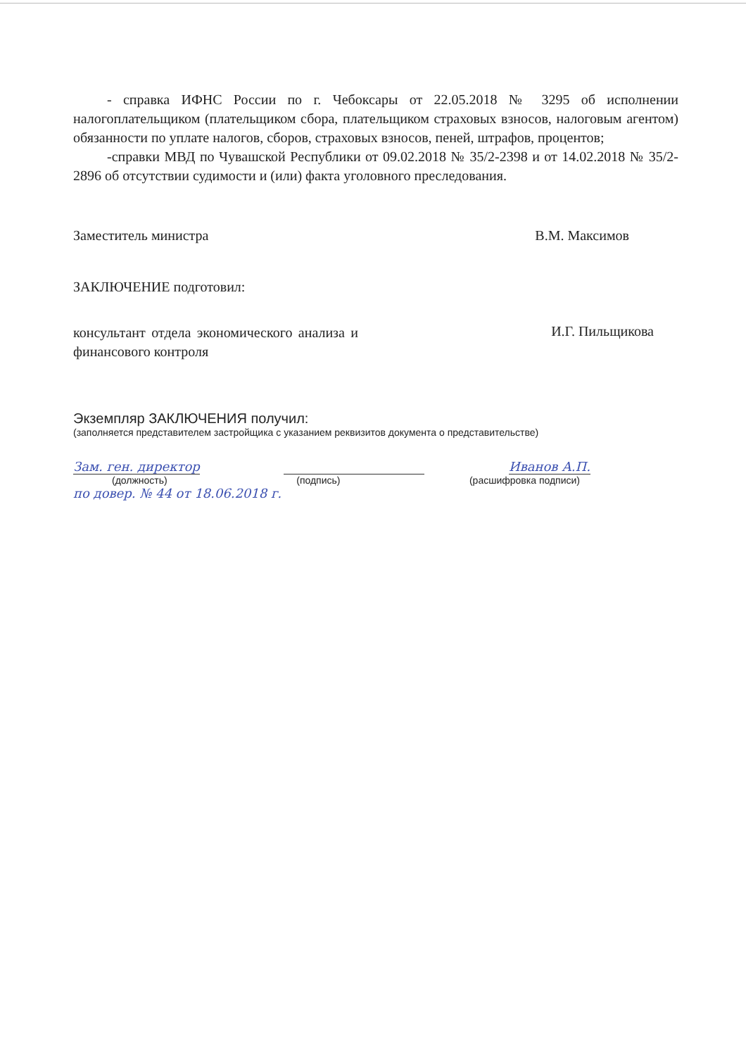- справка ИФНС России по г. Чебоксары от 22.05.2018 № 3295 об исполнении налогоплательщиком (плательщиком сбора, плательщиком страховых взносов, налоговым агентом) обязанности по уплате налогов, сборов, страховых взносов, пеней, штрафов, процентов;
-справки МВД по Чувашской Республики от 09.02.2018 № 35/2-2398 и от 14.02.2018 № 35/2-2896 об отсутствии судимости и (или) факта уголовного преследования.
Заместитель министра В.М. Максимов
ЗАКЛЮЧЕНИЕ подготовил:
консультант отдела экономического анализа и финансового контроля И.Г. Пильщикова
Экземпляр ЗАКЛЮЧЕНИЯ получил:
(заполняется представителем застройщика с указанием реквизитов документа о представительстве)
Зам. ген. директор Иванов А.П.
(должность) (подпись) (расшифровка подписи)
по довер. № 44 от 18.06.2018 г.